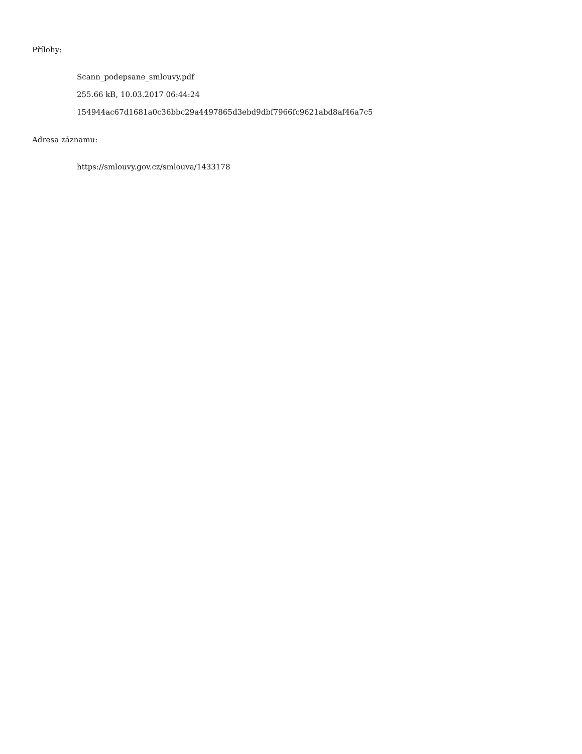Přílohy:
Scann_podepsane_smlouvy.pdf
255.66 kB, 10.03.2017 06:44:24
154944ac67d1681a0c36bbc29a4497865d3ebd9dbf7966fc9621abd8af46a7c5
Adresa záznamu:
https://smlouvy.gov.cz/smlouva/1433178